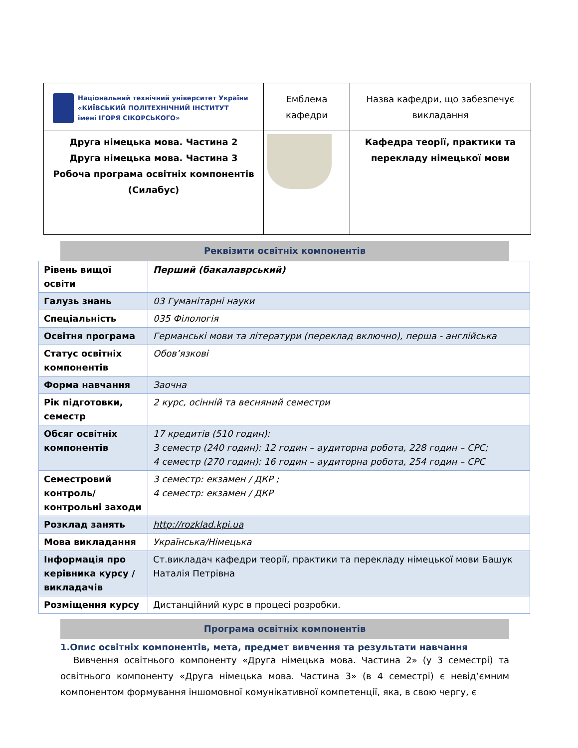| Національний технічний університет України «КИЇВСЬКИЙ ПОЛІТЕХНІЧНИЙ ІНСТИТУТ імені ІГОРЯ СІКОРСЬКОГО» | Емблема кафедри | Назва кафедри, що забезпечує викладання |
| Друга німецька мова. Частина 2 Друга німецька мова. Частина 3 Робоча програма освітніх компонентів (Силабус) | | Кафедра теорії, практики та перекладу німецької мови |
Реквізити освітніх компонентів
| Рівень вищої освіти | Перший (бакалаврський) |
| Галузь знань | 03 Гуманітарні науки |
| Спеціальність | 035 Філологія |
| Освітня програма | Германські мови та літератури (переклад включно), перша - англійська |
| Статус освітніх компонентів | Обов’язкові |
| Форма навчання | Заочна |
| Рік підготовки, семестр | 2 курс, осінній та весняний семестри |
| Обсяг освітніх компонентів | 17 кредитів (510 годин): 3 семестр (240 годин): 12 годин – аудиторна робота, 228 годин – СРС; 4 семестр (270 годин): 16 годин – аудиторна робота, 254 годин – СРС |
| Семестровий контроль/ контрольні заходи | 3 семестр: екзамен / ДКР ; 4 семестр: екзамен / ДКР |
| Розклад занять | http://rozklad.kpi.ua |
| Мова викладання | Українська/Німецька |
| Інформація про керівника курсу / викладачів | Ст.викладач кафедри теорії, практики та перекладу німецької мови Башук Наталія Петрівна |
| Розміщення курсу | Дистанційний курс в процесі розробки. |
Програма освітніх компонентів
1.Опис освітніх компонентів, мета, предмет вивчення та результати навчання
Вивчення освітнього компоненту «Друга німецька мова. Частина 2» (у 3 семестрі) та освітнього компоненту «Друга німецька мова. Частина 3» (в 4 семестрі) є невід’ємним компонентом формування іншомовної комунікативної компетенції, яка, в свою чергу, є